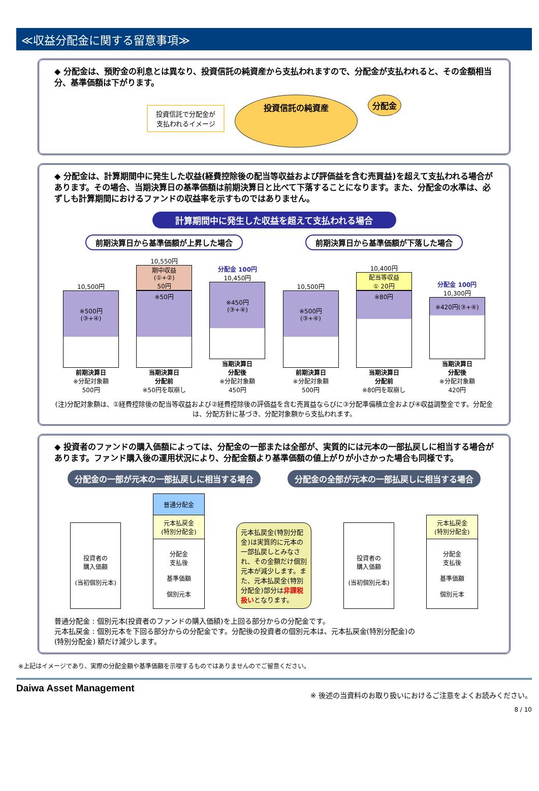≪収益分配金に関する留意事項≫
◆ 分配金は、預貯金の利息とは異なり、投資信託の純資産から支払われますので、分配金が支払われると、その金額相当分、基準価額は下がります。
投資信託で分配金が
支払われるイメージ
投資信託の純資産
分配金
◆ 分配金は、計算期間中に発生した収益(経費控除後の配当等収益および評価益を含む売買益)を超えて支払われる場合があります。その場合、当期決算日の基準価額は前期決算日と比べて下落することになります。また、分配金の水準は、必ずしも計算期間におけるファンドの収益率を示すものではありません。
計算期間中に発生した収益を超えて支払われる場合
前期決算日から基準価額が上昇した場合 前期決算日から基準価額が下落した場合
10,500円
※500円
(③+④)
前期決算日
※分配対象額
500円
10,550円
期中収益
(①+②)
50円
※50円
当期決算日
分配前
※50円を取崩し
分配金 100円
10,450円
※450円
(③+④)
当期決算日
分配後
※分配対象額
450円
10,500円
※500円
(③+④)
前期決算日
※分配対象額
500円
10,400円
配当等収益
① 20円
※80円
当期決算日
分配前
※80円を取崩し
分配金 100円
10,300円
※420円(③+④)
当期決算日
分配後
※分配対象額
420円
(注)分配対象額は、①経費控除後の配当等収益および②経費控除後の評価益を含む売買益ならびに③分配準備積立金および④収益調整金です。分配金は、分配方針に基づき、分配対象額から支払われます。
◆ 投資者のファンドの購入価額によっては、分配金の一部または全部が、実質的には元本の一部払戻しに相当する場合があります。ファンド購入後の運用状況により、分配金額より基準価額の値上がりが小さかった場合も同様です。
分配金の一部が元本の一部払戻しに相当する場合 分配金の全部が元本の一部払戻しに相当する場合
投資者の
購入価額
(当初個別元本)
普通分配金
元本払戻金
(特別分配金)
分配金
支払後
基準価額
個別元本
元本払戻金(特別分配金)は実質的に元本の一部払戻しとみなされ、その金額だけ個別元本が減少します。また、元本払戻金(特別分配金)部分は非課税扱いとなります。
投資者の
購入価額
(当初個別元本)
元本払戻金
(特別分配金)
分配金
支払後
基準価額
個別元本
普通分配金 : 個別元本(投資者のファンドの購入価額)を上回る部分からの分配金です。
元本払戻金 : 個別元本を下回る部分からの分配金です。分配後の投資者の個別元本は、元本払戻金(特別分配金)の
(特別分配金) 額だけ減少します。
※上記はイメージであり、実際の分配金額や基準価額を示唆するものではありませんのでご留意ください。
Daiwa Asset Management ※ 後述の当資料のお取り扱いにおけるご注意をよくお読みください。
8 / 10